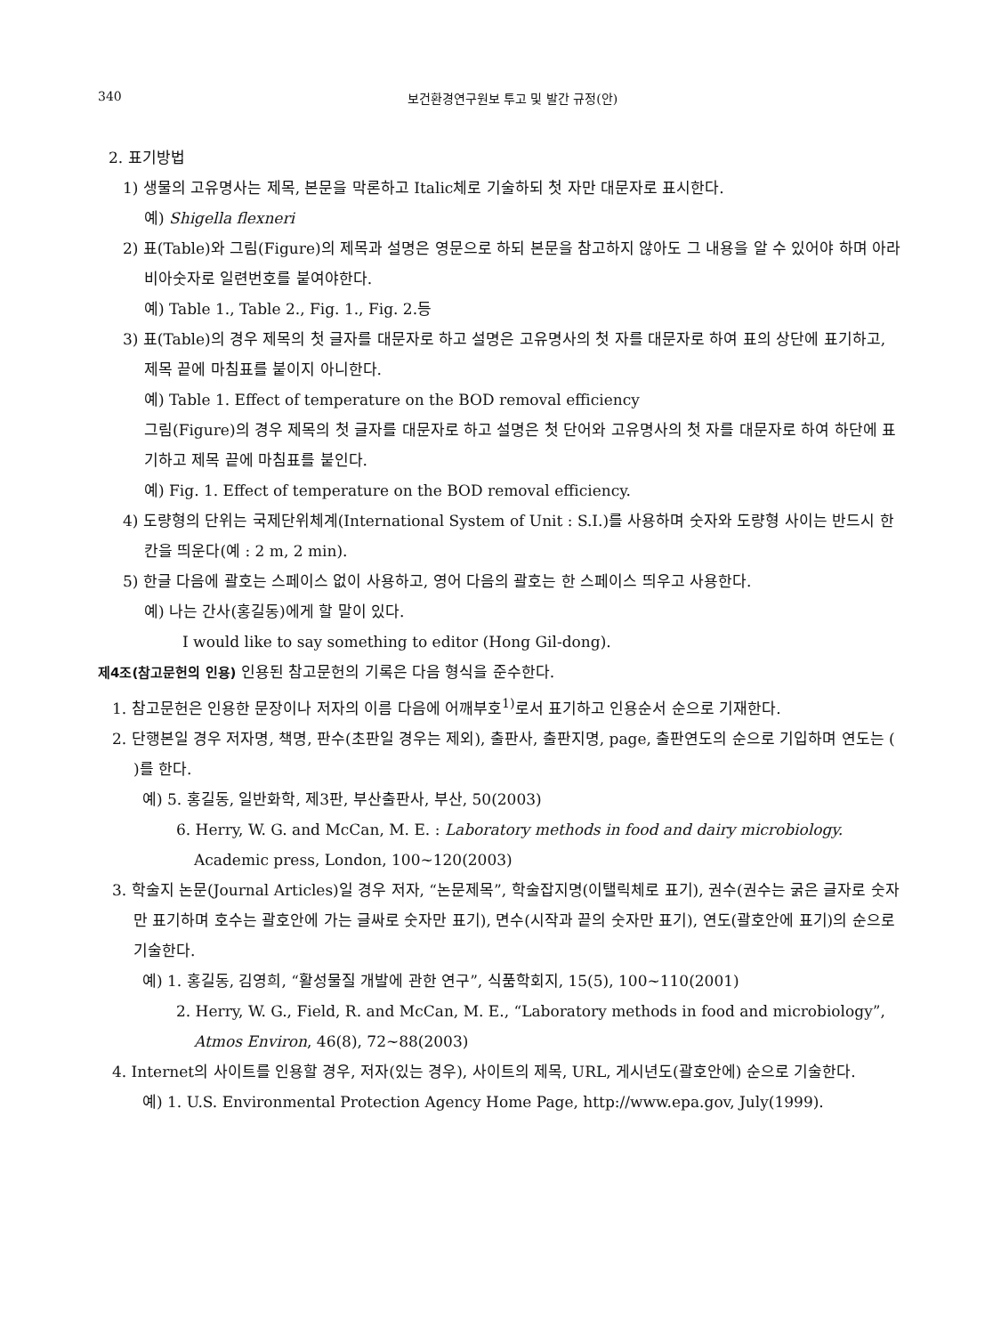340 보건환경연구원보 투고 및 발간 규정(안)
2. 표기방법
1) 생물의 고유명사는 제목, 본문을 막론하고 Italic체로 기술하되 첫 자만 대문자로 표시한다.
예) Shigella flexneri
2) 표(Table)와 그림(Figure)의 제목과 설명은 영문으로 하되 본문을 참고하지 않아도 그 내용을 알 수 있어야 하며 아라비아숫자로 일련번호를 붙여야한다.
예) Table 1., Table 2., Fig. 1., Fig. 2.등
3) 표(Table)의 경우 제목의 첫 글자를 대문자로 하고 설명은 고유명사의 첫 자를 대문자로 하여 표의 상단에 표기하고, 제목 끝에 마침표를 붙이지 아니한다.
예) Table 1. Effect of temperature on the BOD removal efficiency
그림(Figure)의 경우 제목의 첫 글자를 대문자로 하고 설명은 첫 단어와 고유명사의 첫 자를 대문자로 하여 하단에 표기하고 제목 끝에 마침표를 붙인다.
예) Fig. 1. Effect of temperature on the BOD removal efficiency.
4) 도량형의 단위는 국제단위체계(International System of Unit : S.I.)를 사용하며 숫자와 도량형 사이는 반드시 한 칸을 띄운다(예 : 2 m, 2 min).
5) 한글 다음에 괄호는 스페이스 없이 사용하고, 영어 다음의 괄호는 한 스페이스 띄우고 사용한다.
예) 나는 간사(홍길동)에게 할 말이 있다.
I would like to say something to editor (Hong Gil-dong).
제4조(참고문헌의 인용) 인용된 참고문헌의 기록은 다음 형식을 준수한다.
1. 참고문헌은 인용한 문장이나 저자의 이름 다음에 어깨부호<sup>1)</sup>로서 표기하고 인용순서 순으로 기재한다.
2. 단행본일 경우 저자명, 책명, 판수(초판일 경우는 제외), 출판사, 출판지명, page, 출판연도의 순으로 기입하며 연도는 ( )를 한다.
예) 5. 홍길동, 일반화학, 제3판, 부산출판사, 부산, 50(2003)
6. Herry, W. G. and McCan, M. E. : Laboratory methods in food and dairy microbiology. Academic press, London, 100~120(2003)
3. 학술지 논문(Journal Articles)일 경우 저자, “논문제목”, 학술잡지명(이탤릭체로 표기), 권수(권수는 굵은 글자로 숫자 만 표기하며 호수는 괄호안에 가는 글싸로 숫자만 표기), 면수(시작과 끝의 숫자만 표기), 연도(괄호안에 표기)의 순으로 기술한다.
예) 1. 홍길동, 김영희, “활성물질 개발에 관한 연구”, 식품학회지, 15(5), 100~110(2001)
2. Herry, W. G., Field, R. and McCan, M. E., “Laboratory methods in food and microbiology”, Atmos Environ, 46(8), 72~88(2003)
4. Internet의 사이트를 인용할 경우, 저자(있는 경우), 사이트의 제목, URL, 게시년도(괄호안에) 순으로 기술한다.
예) 1. U.S. Environmental Protection Agency Home Page, http://www.epa.gov, July(1999).